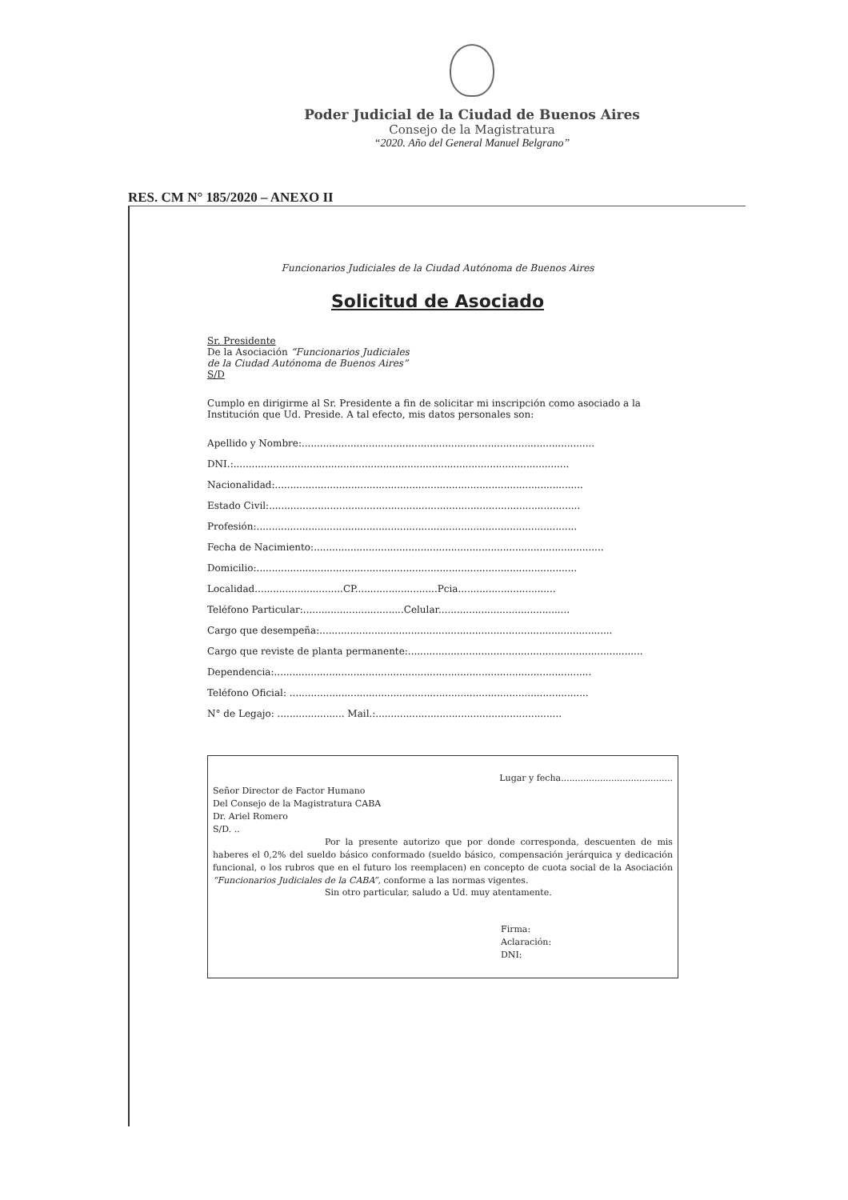Poder Judicial de la Ciudad de Buenos Aires
Consejo de la Magistratura
“2020. Año del General Manuel Belgrano”
RES. CM N° 185/2020 – ANEXO II
Funcionarios Judiciales de la Ciudad Autónoma de Buenos Aires
Solicitud de Asociado
Sr. Presidente
De la Asociación “Funcionarios Judiciales
de la Ciudad Autónoma de Buenos Aires”
S/D
Cumplo en dirigirme al Sr. Presidente a fin de solicitar mi inscripción como asociado a la Institución que Ud. Preside. A tal efecto, mis datos personales son:
Apellido y Nombre:................................................................................................
DNI.:..............................................................................................................
Nacionalidad:.....................................................................................................
Estado Civil:......................................................................................................
Profesión:.........................................................................................................
Fecha de Nacimiento:...............................................................................................
Domicilio:.........................................................................................................
Localidad.............................CP...........................Pcia................................
Teléfono Particular:.................................Celular...........................................
Cargo que desempeña:................................................................................................
Cargo que reviste de planta permanente:.............................................................................
Dependencia:........................................................................................................
Teléfono Oficial: ..................................................................................................
N° de Legajo: ...................... Mail.:.............................................................
Lugar y fecha........................................
Señor Director de Factor Humano
Del Consejo de la Magistratura CABA
Dr. Ariel Romero
S/D. ..
Por la presente autorizo que por donde corresponda, descuenten de mis haberes el 0,2% del sueldo básico conformado (sueldo básico, compensación jerárquica y dedicación funcional, o los rubros que en el futuro los reemplacen) en concepto de cuota social de la Asociación “Funcionarios Judiciales de la CABA”, conforme a las normas vigentes.
Sin otro particular, saludo a Ud. muy atentamente.
Firma:
Aclaración:
DNI: